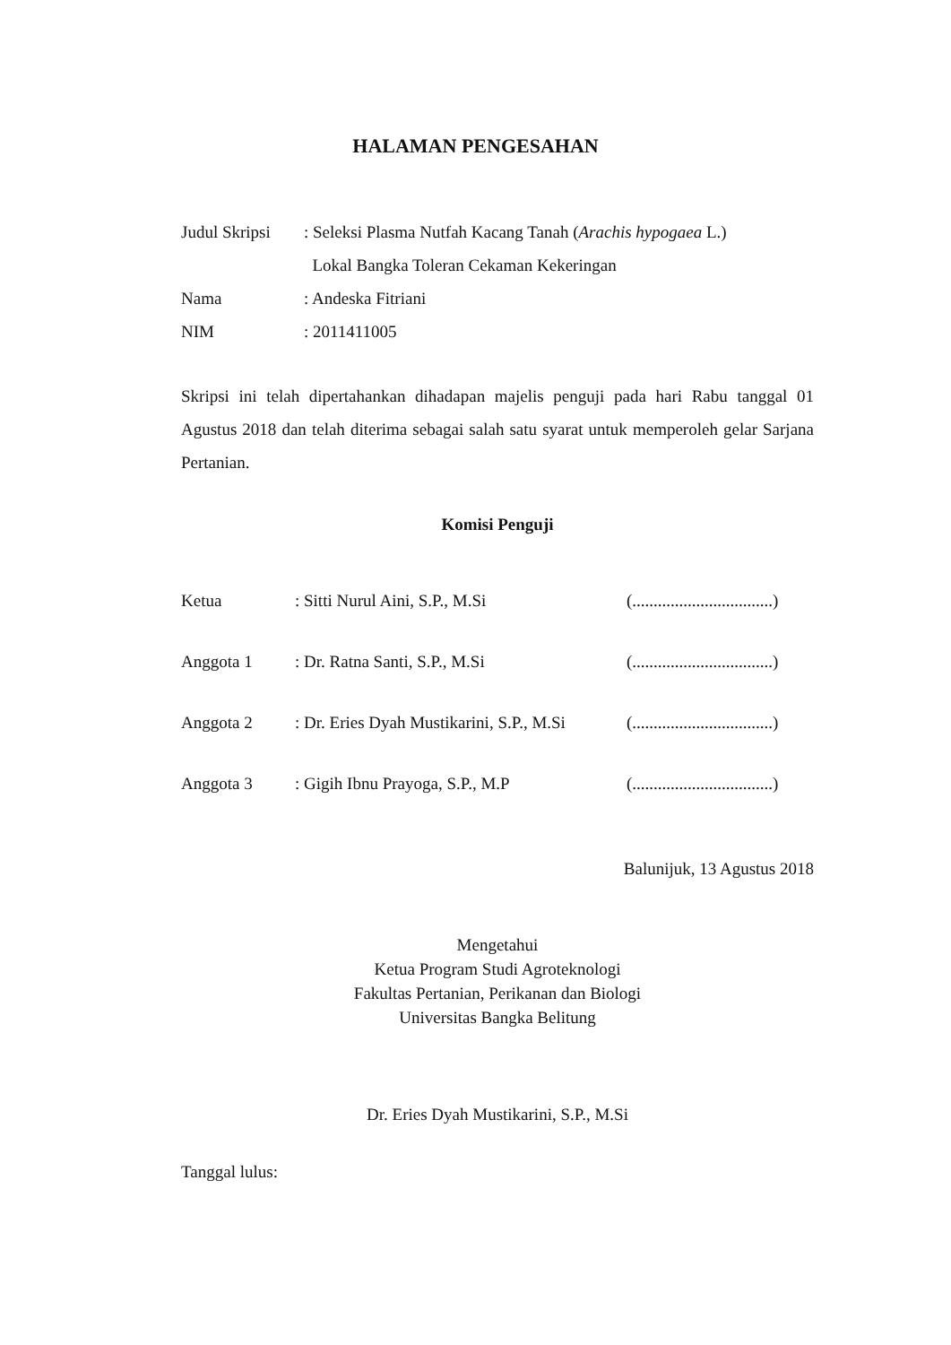HALAMAN PENGESAHAN
Judul Skripsi
: Seleksi Plasma Nutfah Kacang Tanah (Arachis hypogaea L.)
Lokal Bangka Toleran Cekaman Kekeringan
Nama : Andeska Fitriani
NIM : 2011411005
Skripsi ini telah dipertahankan dihadapan majelis penguji pada hari Rabu tanggal 01 Agustus 2018 dan telah diterima sebagai salah satu syarat untuk memperoleh gelar Sarjana Pertanian.
Komisi Penguji
Ketua : Sitti Nurul Aini, S.P., M.Si
(.................................)
Anggota 1 : Dr. Ratna Santi, S.P., M.Si
(.................................)
Anggota 2
: Dr. Eries Dyah Mustikarini, S.P., M.Si
(.................................)
Anggota 3 : Gigih Ibnu Prayoga, S.P., M.P
(.................................)
Balunijuk, 13 Agustus 2018
Mengetahui
Ketua Program Studi Agroteknologi
Fakultas Pertanian, Perikanan dan Biologi
Universitas Bangka Belitung
Dr. Eries Dyah Mustikarini, S.P., M.Si
Tanggal lulus: